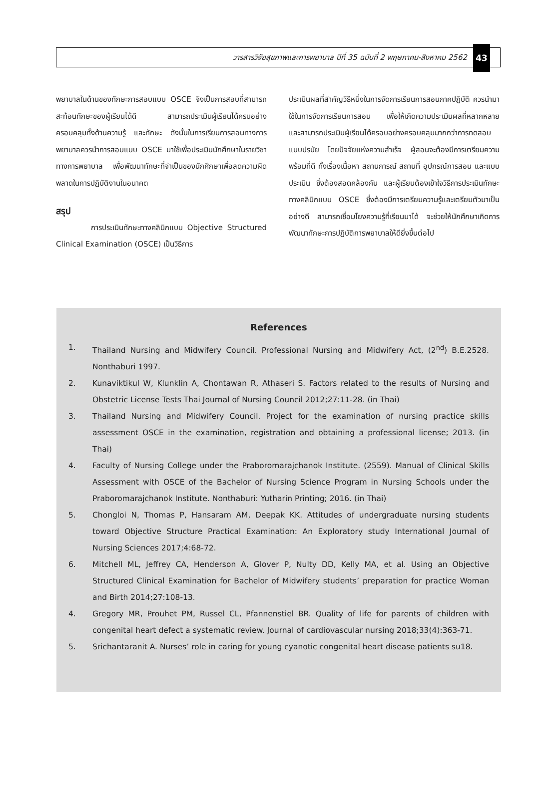วารสารวิจัยสุขภาพและการพยาบาล ปีที่ 35 ฉบับที่ 2 พฤษภาคม-สิงหาคม 2562
43
พยาบาลในด้านของทักษะการสอบแบบ OSCE จึงเป็นการสอบที่สามารถสะท้อนทักษะของผู้เรียนได้ดี สามารถประเมินผู้เรียนได้ครบอย่างครอบคลุมทั้งด้านความรู้ และทักษะ ดังนั้นในการเรียนการสอนทางการพยาบาลควรนำการสอบแบบ OSCE มาใช้เพื่อประเมินนักศึกษาในรายวิชาทางการพยาบาล เพื่อพัฒนาทักษะที่จำเป็นของนักศึกษาเพื่อลดความผิดพลาดในการปฏิบัติงานในอนาคต
สรุป
การประเมินทักษะทางคลินิกแบบ Objective Structured Clinical Examination (OSCE) เป็นวิธีการ
ประเมินผลที่สำคัญวิธีหนึ่งในการจัดการเรียนการสอนภาคปฏิบัติ ควรนำมาใช้ในการจัดการเรียนการสอน เพื่อให้เกิดความประเมินผลที่หลากหลาย และสามารถประเมินผู้เรียนได้ครอบอย่างครอบคลุมมากกว่าการทดสอบแบบปรนัย โดยปัจจัยแห่งความสำเร็จ ผู้สอนจะต้องมีการเตรียมความพร้อมที่ดี ทั้งเรื่องเนื้อหา สถานการณ์ สถานที่ อุปกรณ์การสอน และแบบประเมิน ซึ่งต้องสอดคล้องกัน และผู้เรียนต้องเข้าใจวิธีการประเมินทักษะทางคลินิกแบบ OSCE ซึ่งต้องมีการเตรียมความรู้และเตรียมตัวมาเป็นอย่างดี สามารถเชื่อมโยงความรู้ที่เรียนมาได้ จะช่วยให้นักศึกษาเกิดการพัฒนาทักษะการปฏิบัติการพยาบาลให้ดียิ่งขึ้นต่อไป
References
1. Thailand Nursing and Midwifery Council. Professional Nursing and Midwifery Act, (2<sup>nd</sup>) B.E.2528. Nonthaburi 1997.
2. Kunaviktikul W, Klunklin A, Chontawan R, Athaseri S. Factors related to the results of Nursing and Obstetric License Tests Thai Journal of Nursing Council 2012;27:11-28. (in Thai)
3. Thailand Nursing and Midwifery Council. Project for the examination of nursing practice skills assessment OSCE in the examination, registration and obtaining a professional license; 2013. (in Thai)
4. Faculty of Nursing College under the Praboromarajchanok Institute. (2559). Manual of Clinical Skills Assessment with OSCE of the Bachelor of Nursing Science Program in Nursing Schools under the Praboromarajchanok Institute. Nonthaburi: Yutharin Printing; 2016. (in Thai)
5. Chongloi N, Thomas P, Hansaram AM, Deepak KK. Attitudes of undergraduate nursing students toward Objective Structure Practical Examination: An Exploratory study International Journal of Nursing Sciences 2017;4:68-72.
6. Mitchell ML, Jeffrey CA, Henderson A, Glover P, Nulty DD, Kelly MA, et al. Using an Objective Structured Clinical Examination for Bachelor of Midwifery students’ preparation for practice Woman and Birth 2014;27:108-13.
4. Gregory MR, Prouhet PM, Russel CL, Pfannenstiel BR. Quality of life for parents of children with congenital heart defect a systematic review. Journal of cardiovascular nursing 2018;33(4):363-71.
5. Srichantaranit A. Nurses’ role in caring for young cyanotic congenital heart disease patients su18.